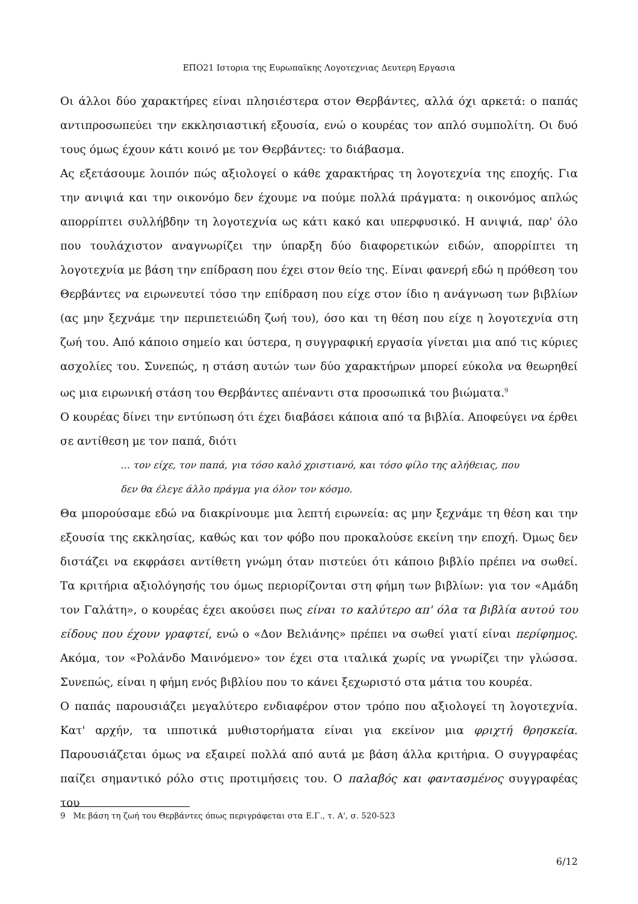ΕΠΟ21 Ιστορια της Ευρωπαϊκης Λογοτεχνιας Δευτερη Εργασια
Οι άλλοι δύο χαρακτήρες είναι πλησιέστερα στον Θερβάντες, αλλά όχι αρκετά: ο παπάς αντιπροσωπεύει την εκκλησιαστική εξουσία, ενώ ο κουρέας τον απλό συμπολίτη. Οι δυό τους όμως έχουν κάτι κοινό με τον Θερβάντες: το διάβασμα.
Ας εξετάσουμε λοιπόν πώς αξιολογεί ο κάθε χαρακτήρας τη λογοτεχνία της εποχής. Για την ανιψιά και την οικονόμο δεν έχουμε να πούμε πολλά πράγματα: η οικονόμος απλώς απορρίπτει συλλήβδην τη λογοτεχνία ως κάτι κακό και υπερφυσικό. Η ανιψιά, παρ' όλο που τουλάχιστον αναγνωρίζει την ύπαρξη δύο διαφορετικών ειδών, απορρίπτει τη λογοτεχνία με βάση την επίδραση που έχει στον θείο της. Είναι φανερή εδώ η πρόθεση του Θερβάντες να ειρωνευτεί τόσο την επίδραση που είχε στον ίδιο η ανάγνωση των βιβλίων (ας μην ξεχνάμε την περιπετειώδη ζωή του), όσο και τη θέση που είχε η λογοτεχνία στη ζωή του. Από κάποιο σημείο και ύστερα, η συγγραφική εργασία γίνεται μια από τις κύριες ασχολίες του. Συνεπώς, η στάση αυτών των δύο χαρακτήρων μπορεί εύκολα να θεωρηθεί ως μια ειρωνική στάση του Θερβάντες απέναντι στα προσωπικά του βιώματα.<sup>9</sup>
Ο κουρέας δίνει την εντύπωση ότι έχει διαβάσει κάποια από τα βιβλία. Αποφεύγει να έρθει σε αντίθεση με τον παπά, διότι
… τον είχε, τον παπά, για τόσο καλό χριστιανό, και τόσο φίλο της αλήθειας, που δεν θα έλεγε άλλο πράγμα για όλον τον κόσμο.
Θα μπορούσαμε εδώ να διακρίνουμε μια λεπτή ειρωνεία: ας μην ξεχνάμε τη θέση και την εξουσία της εκκλησίας, καθώς και τον φόβο που προκαλούσε εκείνη την εποχή. Όμως δεν διστάζει να εκφράσει αντίθετη γνώμη όταν πιστεύει ότι κάποιο βιβλίο πρέπει να σωθεί. Τα κριτήρια αξιολόγησής του όμως περιορίζονται στη φήμη των βιβλίων: για τον «Αμάδη τον Γαλάτη», ο κουρέας έχει ακούσει πως είναι το καλύτερο απ' όλα τα βιβλία αυτού του είδους που έχουν γραφτεί, ενώ ο «Δον Βελιάνης» πρέπει να σωθεί γιατί είναι περίφημος. Ακόμα, τον «Ρολάνδο Μαινόμενο» τον έχει στα ιταλικά χωρίς να γνωρίζει την γλώσσα. Συνεπώς, είναι η φήμη ενός βιβλίου που το κάνει ξεχωριστό στα μάτια του κουρέα.
Ο παπάς παρουσιάζει μεγαλύτερο ενδιαφέρον στον τρόπο που αξιολογεί τη λογοτεχνία. Κατ' αρχήν, τα ιπποτικά μυθιστορήματα είναι για εκείνον μια φριχτή θρησκεία. Παρουσιάζεται όμως να εξαιρεί πολλά από αυτά με βάση άλλα κριτήρια. Ο συγγραφέας παίζει σημαντικό ρόλο στις προτιμήσεις του. Ο παλαβός και φαντασμένος συγγραφέας του
9 Με βάση τη ζωή του Θερβάντες όπως περιγράφεται στα Ε.Γ., τ. Α', σ. 520-523
6/12